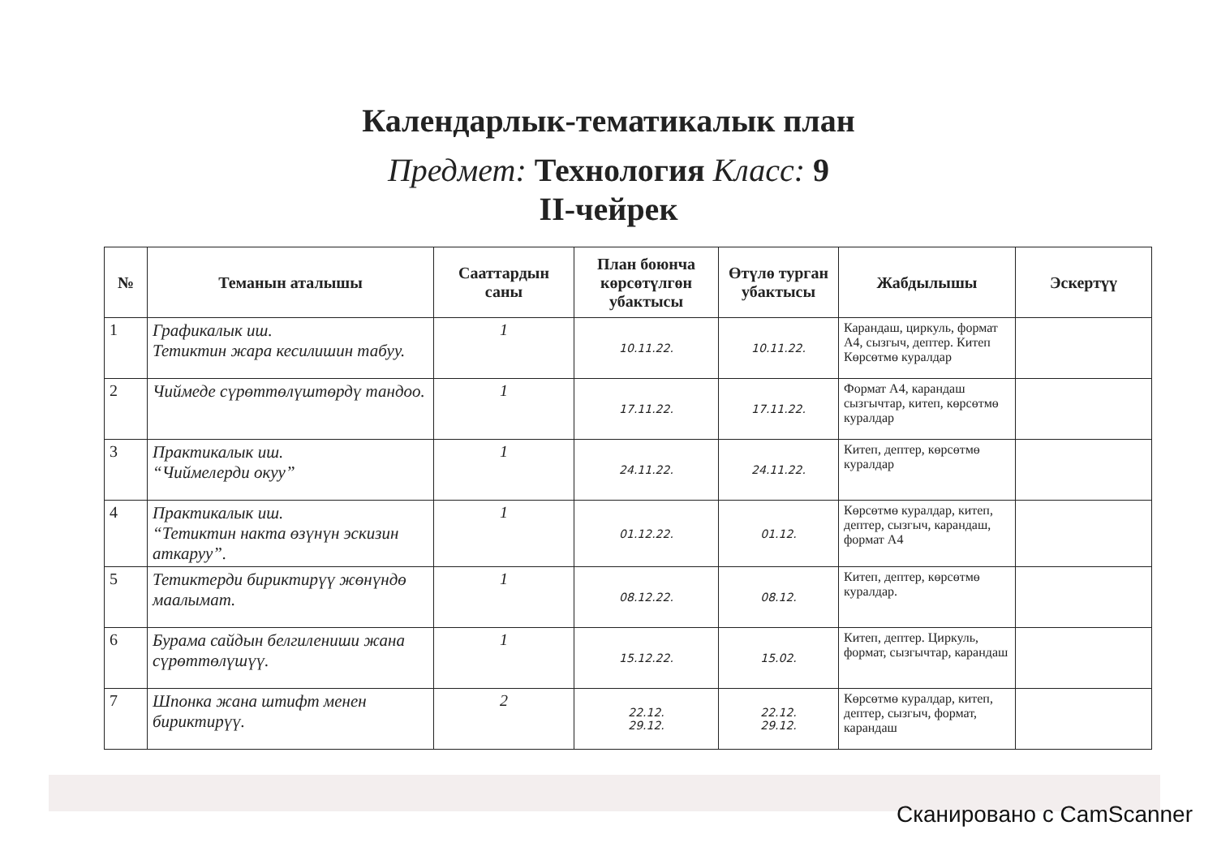Календарлык-тематикалык план
Предмет: Технология Класс: 9
II-чейрек
| № | Теманын аталышы | Сааттардын саны | План боюнча көрсөтүлгөн убактысы | Өтүлө турган убактысы | Жабдылышы | Эскертүү |
| --- | --- | --- | --- | --- | --- | --- |
| 1 | Графикалык иш. Тетиктин жара кесилишин табуу. | 1 | 10.11.22. | 10.11.22. | Карандаш, циркуль, формат А4, сызгыч, дептер. Китеп Көрсөтмө куралдар | |
| 2 | Чиймеде сүрөттөлүштөрдү тандоо. | 1 | 17.11.22. | 17.11.22. | Формат А4, карандаш сызгычтар, китеп, көрсөтмө куралдар | |
| 3 | Практикалык иш. “Чиймелерди окуу” | 1 | 24.11.22. | 24.11.22. | Китеп, дептер, көрсөтмө куралдар | |
| 4 | Практикалык иш. “Тетиктин накта өзүнүн эскизин аткаруу”. | 1 | 01.12.22. | 01.12. | Көрсөтмө куралдар, китеп, дептер, сызгыч, карандаш, формат А4 | |
| 5 | Тетиктерди бириктирүү жөнүндө маалымат. | 1 | 08.12.22. | 08.12. | Китеп, дептер, көрсөтмө куралдар. | |
| 6 | Бурама сайдын белгилениши жана сүрөттөлүшүү. | 1 | 15.12.22. | 15.02. | Китеп, дептер. Циркуль, формат, сызгычтар, карандаш | |
| 7 | Шпонка жана штифт менен бириктирүү. | 2 | 22.12. 29.12. | 22.12. 29.12. | Көрсөтмө куралдар, китеп, дептер, сызгыч, формат, карандаш | |
Сканировано с CamScanner